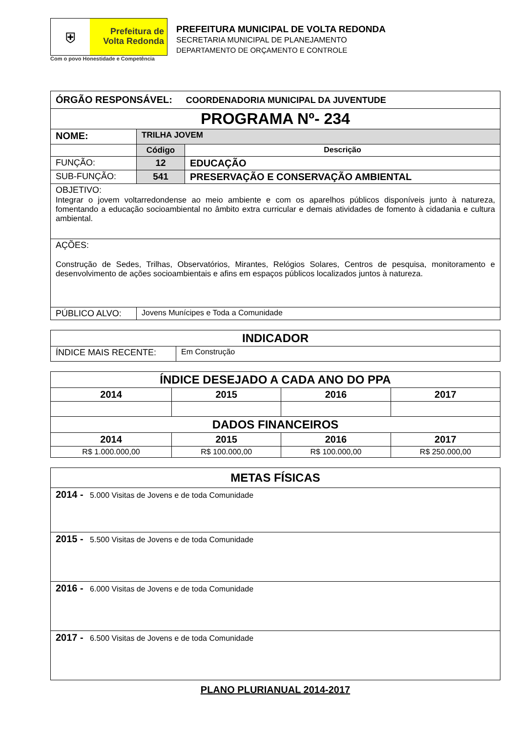⛨
Prefeitura de
Volta Redonda
Com o povo Honestidade e Competência
PREFEITURA MUNICIPAL DE VOLTA REDONDA
SECRETARIA MUNICIPAL DE PLANEJAMENTO
DEPARTAMENTO DE ORÇAMENTO E CONTROLE
| ÓRGÃO RESPONSÁVEL: COORDENADORIA MUNICIPAL DA JUVENTUDE | | |
| PROGRAMA Nº- 234 | | |
| NOME: | TRILHA JOVEM | |
| | Código | Descrição |
| FUNÇÃO: | 12 | EDUCAÇÃO |
| SUB-FUNÇÃO: | 541 | PRESERVAÇÃO E CONSERVAÇÃO AMBIENTAL |
| OBJETIVO: Integrar o jovem voltarredondense ao meio ambiente e com os aparelhos públicos disponíveis junto à natureza, fomentando a educação socioambiental no âmbito extra curricular e demais atividades de fomento à cidadania e cultura ambiental. | | |
| AÇÕES: Construção de Sedes, Trilhas, Observatórios, Mirantes, Relógios Solares, Centros de pesquisa, monitoramento e desenvolvimento de ações socioambientais e afins em espaços públicos localizados juntos à natureza. | | |
| PÚBLICO ALVO: | Jovens Munícipes e Toda a Comunidade | |
| INDICADOR | |
| --- | --- |
| ÍNDICE MAIS RECENTE: | Em Construção |
| ÍNDICE DESEJADO A CADA ANO DO PPA | | | |
| --- | --- | --- | --- |
| 2014 | 2015 | 2016 | 2017 |
| DADOS FINANCEIROS | | | |
| 2014 | 2015 | 2016 | 2017 |
| R$ 1.000.000,00 | R$ 100.000,00 | R$ 100.000,00 | R$ 250.000,00 |
| METAS FÍSICAS |
| --- |
| 2014 - 5.000 Visitas de Jovens e de toda Comunidade |
| 2015 - 5.500 Visitas de Jovens e de toda Comunidade |
| 2016 - 6.000 Visitas de Jovens e de toda Comunidade |
| 2017 - 6.500 Visitas de Jovens e de toda Comunidade |
PLANO PLURIANUAL 2014-2017